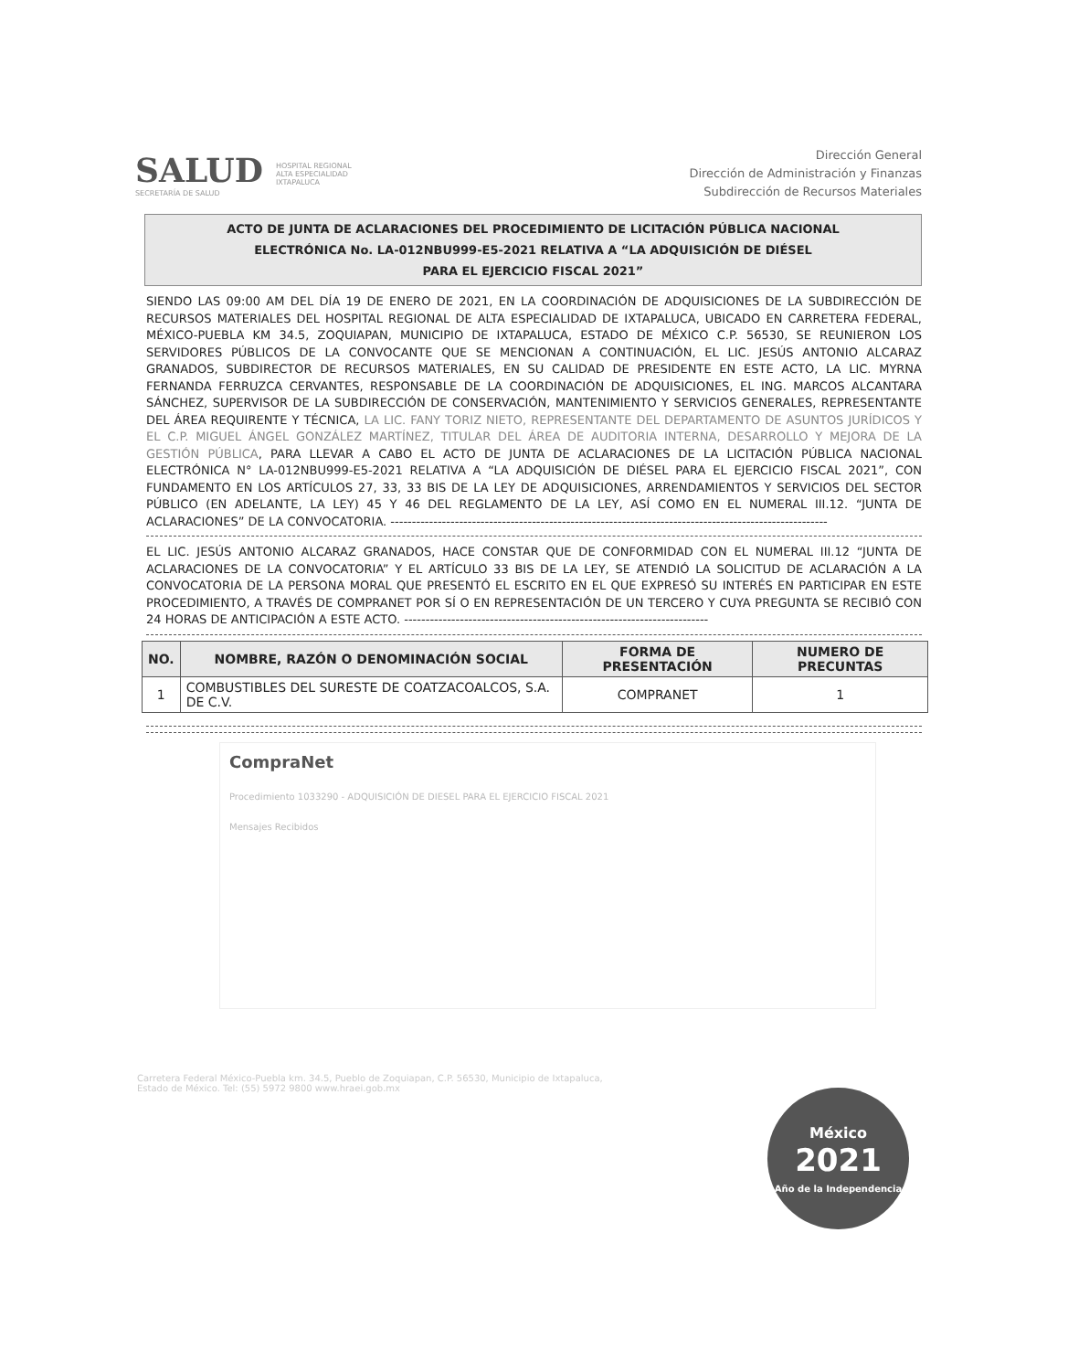SALUD
SECRETARÍA DE SALUD
HOSPITAL REGIONAL
ALTA ESPECIALIDAD
IXTAPALUCA
Dirección General
Dirección de Administración y Finanzas
Subdirección de Recursos Materiales
ACTO DE JUNTA DE ACLARACIONES DEL PROCEDIMIENTO DE LICITACIÓN PÚBLICA NACIONAL
ELECTRÓNICA No. LA-012NBU999-E5-2021 RELATIVA A “LA ADQUISICIÓN DE DIÉSEL
PARA EL EJERCICIO FISCAL 2021”
SIENDO LAS 09:00 AM DEL DÍA 19 DE ENERO DE 2021, EN LA COORDINACIÓN DE ADQUISICIONES DE LA SUBDIRECCIÓN DE RECURSOS MATERIALES DEL HOSPITAL REGIONAL DE ALTA ESPECIALIDAD DE IXTAPALUCA, UBICADO EN CARRETERA FEDERAL, MÉXICO-PUEBLA KM 34.5, ZOQUIAPAN, MUNICIPIO DE IXTAPALUCA, ESTADO DE MÉXICO C.P. 56530, SE REUNIERON LOS SERVIDORES PÚBLICOS DE LA CONVOCANTE QUE SE MENCIONAN A CONTINUACIÓN, EL LIC. JESÚS ANTONIO ALCARAZ GRANADOS, SUBDIRECTOR DE RECURSOS MATERIALES, EN SU CALIDAD DE PRESIDENTE EN ESTE ACTO, LA LIC. MYRNA FERNANDA FERRUZCA CERVANTES, RESPONSABLE DE LA COORDINACIÓN DE ADQUISICIONES, EL ING. MARCOS ALCANTARA SÁNCHEZ, SUPERVISOR DE LA SUBDIRECCIÓN DE CONSERVACIÓN, MANTENIMIENTO Y SERVICIOS GENERALES, REPRESENTANTE DEL ÁREA REQUIRENTE Y TÉCNICA, LA LIC. FANY TORIZ NIETO, REPRESENTANTE DEL DEPARTAMENTO DE ASUNTOS JURÍDICOS Y EL C.P. MIGUEL ÁNGEL GONZÁLEZ MARTÍNEZ, TITULAR DEL ÁREA DE AUDITORIA INTERNA, DESARROLLO Y MEJORA DE LA GESTIÓN PÚBLICA, PARA LLEVAR A CABO EL ACTO DE JUNTA DE ACLARACIONES DE LA LICITACIÓN PÚBLICA NACIONAL ELECTRÓNICA N° LA-012NBU999-E5-2021 RELATIVA A “LA ADQUISICIÓN DE DIÉSEL PARA EL EJERCICIO FISCAL 2021”, CON FUNDAMENTO EN LOS ARTÍCULOS 27, 33, 33 BIS DE LA LEY DE ADQUISICIONES, ARRENDAMIENTOS Y SERVICIOS DEL SECTOR PÚBLICO (EN ADELANTE, LA LEY) 45 Y 46 DEL REGLAMENTO DE LA LEY, ASÍ COMO EN EL NUMERAL III.12. “JUNTA DE ACLARACIONES” DE LA CONVOCATORIA. ------------------------------------------------------------------------------------------------------
EL LIC. JESÚS ANTONIO ALCARAZ GRANADOS, HACE CONSTAR QUE DE CONFORMIDAD CON EL NUMERAL III.12 “JUNTA DE ACLARACIONES DE LA CONVOCATORIA” Y EL ARTÍCULO 33 BIS DE LA LEY, SE ATENDIÓ LA SOLICITUD DE ACLARACIÓN A LA CONVOCATORIA DE LA PERSONA MORAL QUE PRESENTÓ EL ESCRITO EN EL QUE EXPRESÓ SU INTERÉS EN PARTICIPAR EN ESTE PROCEDIMIENTO, A TRAVÉS DE COMPRANET POR SÍ O EN REPRESENTACIÓN DE UN TERCERO Y CUYA PREGUNTA SE RECIBIÓ CON 24 HORAS DE ANTICIPACIÓN A ESTE ACTO. -----------------------------------------------------------------------
| NO. | NOMBRE, RAZÓN O DENOMINACIÓN SOCIAL | FORMA DE PRESENTACIÓN | NUMERO DE PRECUNTAS |
| --- | --- | --- | --- |
| 1 | COMBUSTIBLES DEL SURESTE DE COATZACOALCOS, S.A. DE C.V. | COMPRANET | 1 |
CompraNet
Procedimiento 1033290 - ADQUISICIÓN DE DIESEL PARA EL EJERCICIO FISCAL 2021
Mensajes Recibidos
Carretera Federal México-Puebla km. 34.5, Pueblo de Zoquiapan, C.P. 56530, Municipio de Ixtapaluca,
Estado de México. Tel: (55) 5972 9800 www.hraei.gob.mx
México
2021
Año de la Independencia